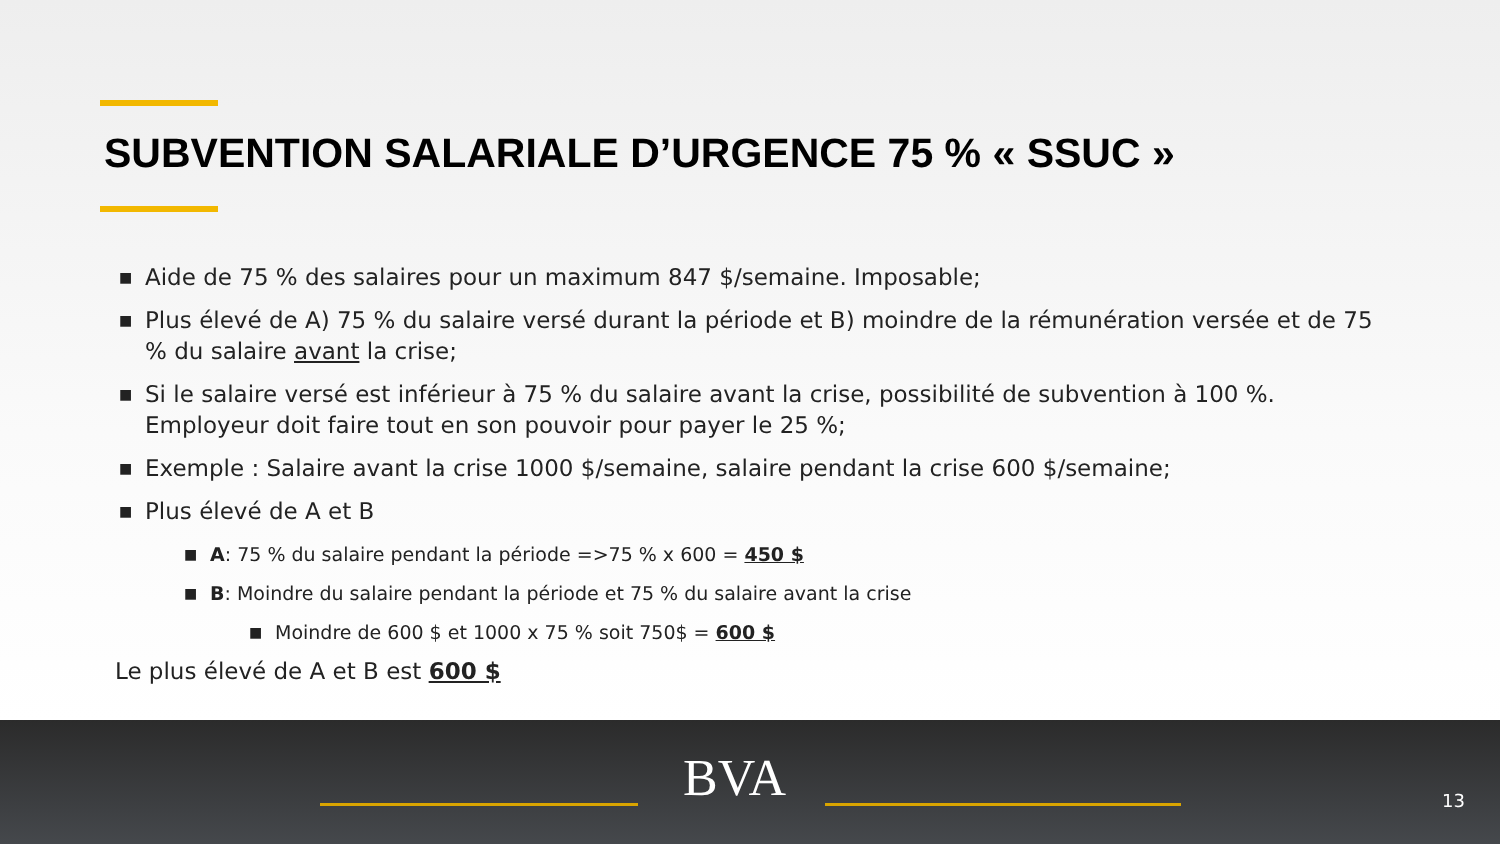SUBVENTION SALARIALE D’URGENCE 75 % « SSUC »
■ Aide de 75 % des salaires pour un maximum 847 $/semaine. Imposable;
■ Plus élevé de A) 75 % du salaire versé durant la période et B) moindre de la rémunération versée et de 75 % du salaire avant la crise;
■ Si le salaire versé est inférieur à 75 % du salaire avant la crise, possibilité de subvention à 100 %. Employeur doit faire tout en son pouvoir pour payer le 25 %;
■ Exemple : Salaire avant la crise 1000 $/semaine, salaire pendant la crise 600 $/semaine;
■ Plus élevé de A et B
■ A: 75 % du salaire pendant la période =>75 % x 600 = 450 $
■ B: Moindre du salaire pendant la période et 75 % du salaire avant la crise
■ Moindre de 600 $ et 1000 x 75 % soit 750$ = 600 $
Le plus élevé de A et B est 600 $
BVA 13